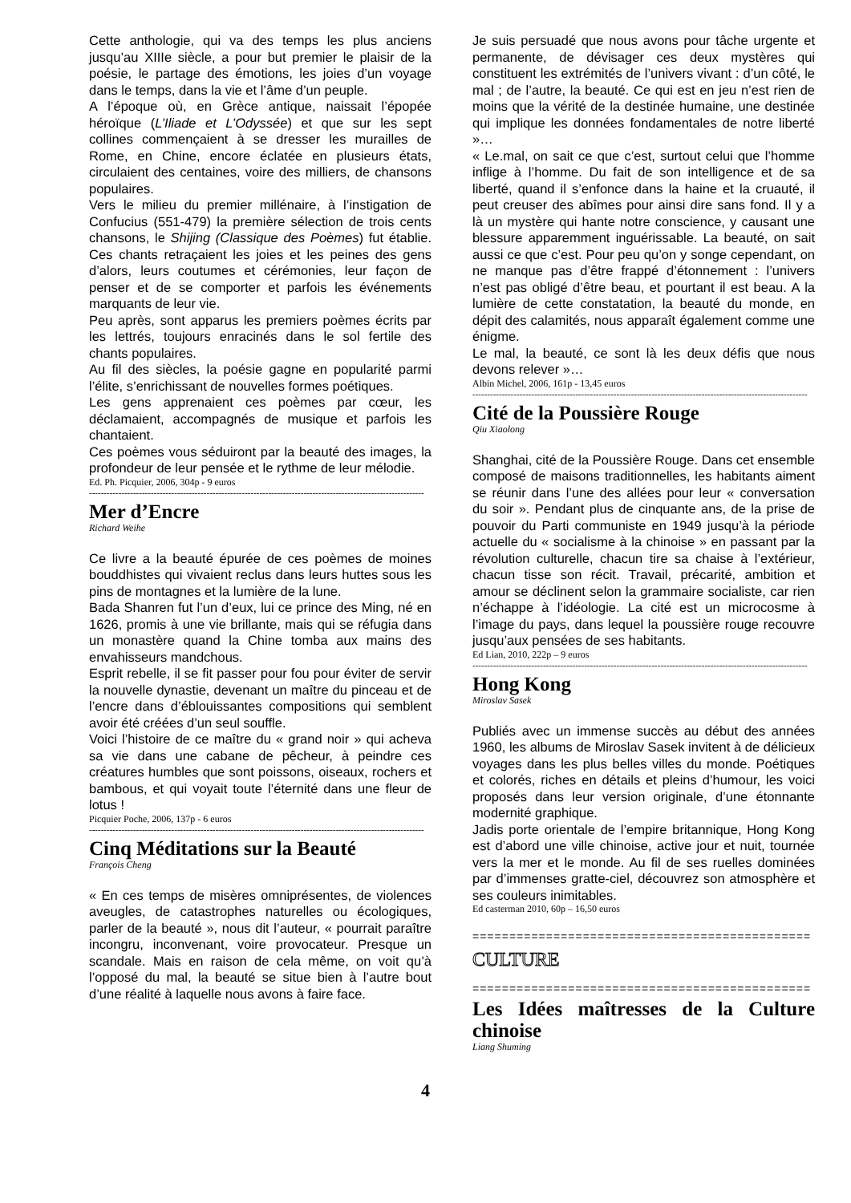Cette anthologie, qui va des temps les plus anciens jusqu’au XIIIe siècle, a pour but premier le plaisir de la poésie, le partage des émotions, les joies d’un voyage dans le temps, dans la vie et l’âme d’un peuple.
A l’époque où, en Grèce antique, naissait l’épopée héroïque (L’Iliade et L’Odyssée) et que sur les sept collines commençaient à se dresser les murailles de Rome, en Chine, encore éclatée en plusieurs états, circulaient des centaines, voire des milliers, de chansons populaires.
Vers le milieu du premier millénaire, à l’instigation de Confucius (551-479) la première sélection de trois cents chansons, le Shijing (Classique des Poèmes) fut établie. Ces chants retraçaient les joies et les peines des gens d’alors, leurs coutumes et cérémonies, leur façon de penser et de se comporter et parfois les événements marquants de leur vie.
Peu après, sont apparus les premiers poèmes écrits par les lettrés, toujours enracinés dans le sol fertile des chants populaires.
Au fil des siècles, la poésie gagne en popularité parmi l’élite, s’enrichissant de nouvelles formes poétiques.
Les gens apprenaient ces poèmes par cœur, les déclamaient, accompagnés de musique et parfois les chantaient.
Ces poèmes vous séduiront par la beauté des images, la profondeur de leur pensée et le rythme de leur mélodie.
Ed. Ph. Picquier, 2006, 304p - 9 euros
------------------------------------------------------------------------------------------------------------------
Mer d’Encre
Richard Weihe
Ce livre a la beauté épurée de ces poèmes de moines bouddhistes qui vivaient reclus dans leurs huttes sous les pins de montagnes et la lumière de la lune.
Bada Shanren fut l’un d’eux, lui ce prince des Ming, né en 1626, promis à une vie brillante, mais qui se réfugia dans un monastère quand la Chine tomba aux mains des envahisseurs mandchous.
Esprit rebelle, il se fit passer pour fou pour éviter de servir la nouvelle dynastie, devenant un maître du pinceau et de l’encre dans d’éblouissantes compositions qui semblent avoir été créées d’un seul souffle.
Voici l’histoire de ce maître du « grand noir » qui acheva sa vie dans une cabane de pêcheur, à peindre ces créatures humbles que sont poissons, oiseaux, rochers et bambous, et qui voyait toute l’éternité dans une fleur de lotus !
Picquier Poche, 2006, 137p - 6 euros
------------------------------------------------------------------------------------------------------------------
Cinq Méditations sur la Beauté
François Cheng
« En ces temps de misères omniprésentes, de violences aveugles, de catastrophes naturelles ou écologiques, parler de la beauté », nous dit l’auteur, « pourrait paraître incongru, inconvenant, voire provocateur. Presque un scandale. Mais en raison de cela même, on voit qu’à l’opposé du mal, la beauté se situe bien à l’autre bout d’une réalité à laquelle nous avons à faire face.
Je suis persuadé que nous avons pour tâche urgente et permanente, de dévisager ces deux mystères qui constituent les extrémités de l’univers vivant : d’un côté, le mal ; de l’autre, la beauté. Ce qui est en jeu n’est rien de moins que la vérité de la destinée humaine, une destinée qui implique les données fondamentales de notre liberté »…
« Le.mal, on sait ce que c’est, surtout celui que l’homme inflige à l’homme. Du fait de son intelligence et de sa liberté, quand il s’enfonce dans la haine et la cruauté, il peut creuser des abîmes pour ainsi dire sans fond. Il y a là un mystère qui hante notre conscience, y causant une blessure apparemment inguérissable. La beauté, on sait aussi ce que c’est. Pour peu qu’on y songe cependant, on ne manque pas d’être frappé d’étonnement : l’univers n’est pas obligé d’être beau, et pourtant il est beau. A la lumière de cette constatation, la beauté du monde, en dépit des calamités, nous apparaît également comme une énigme.
Le mal, la beauté, ce sont là les deux défis que nous devons relever »…
Albin Michel, 2006, 161p - 13,45 euros
------------------------------------------------------------------------------------------------------------------
Cité de la Poussière Rouge
Qiu Xiaolong
Shanghai, cité de la Poussière Rouge. Dans cet ensemble composé de maisons traditionnelles, les habitants aiment se réunir dans l’une des allées pour leur « conversation du soir ». Pendant plus de cinquante ans, de la prise de pouvoir du Parti communiste en 1949 jusqu’à la période actuelle du « socialisme à la chinoise » en passant par la révolution culturelle, chacun tire sa chaise à l’extérieur, chacun tisse son récit. Travail, précarité, ambition et amour se déclinent selon la grammaire socialiste, car rien n’échappe à l’idéologie. La cité est un microcosme à l’image du pays, dans lequel la poussière rouge recouvre jusqu’aux pensées de ses habitants.
Ed Lian, 2010, 222p – 9 euros
------------------------------------------------------------------------------------------------------------------
Hong Kong
Miroslav Sasek
Publiés avec un immense succès au début des années 1960, les albums de Miroslav Sasek invitent à de délicieux voyages dans les plus belles villes du monde. Poétiques et colorés, riches en détails et pleins d’humour, les voici proposés dans leur version originale, d’une étonnante modernité graphique.
Jadis porte orientale de l’empire britannique, Hong Kong est d’abord une ville chinoise, active jour et nuit, tournée vers la mer et le monde. Au fil de ses ruelles dominées par d’immenses gratte-ciel, découvrez son atmosphère et ses couleurs inimitables.
Ed casterman 2010, 60p – 16,50 euros
==============================================
CULTURE
==============================================
Les Idées maîtresses de la Culture chinoise
Liang Shuming
4